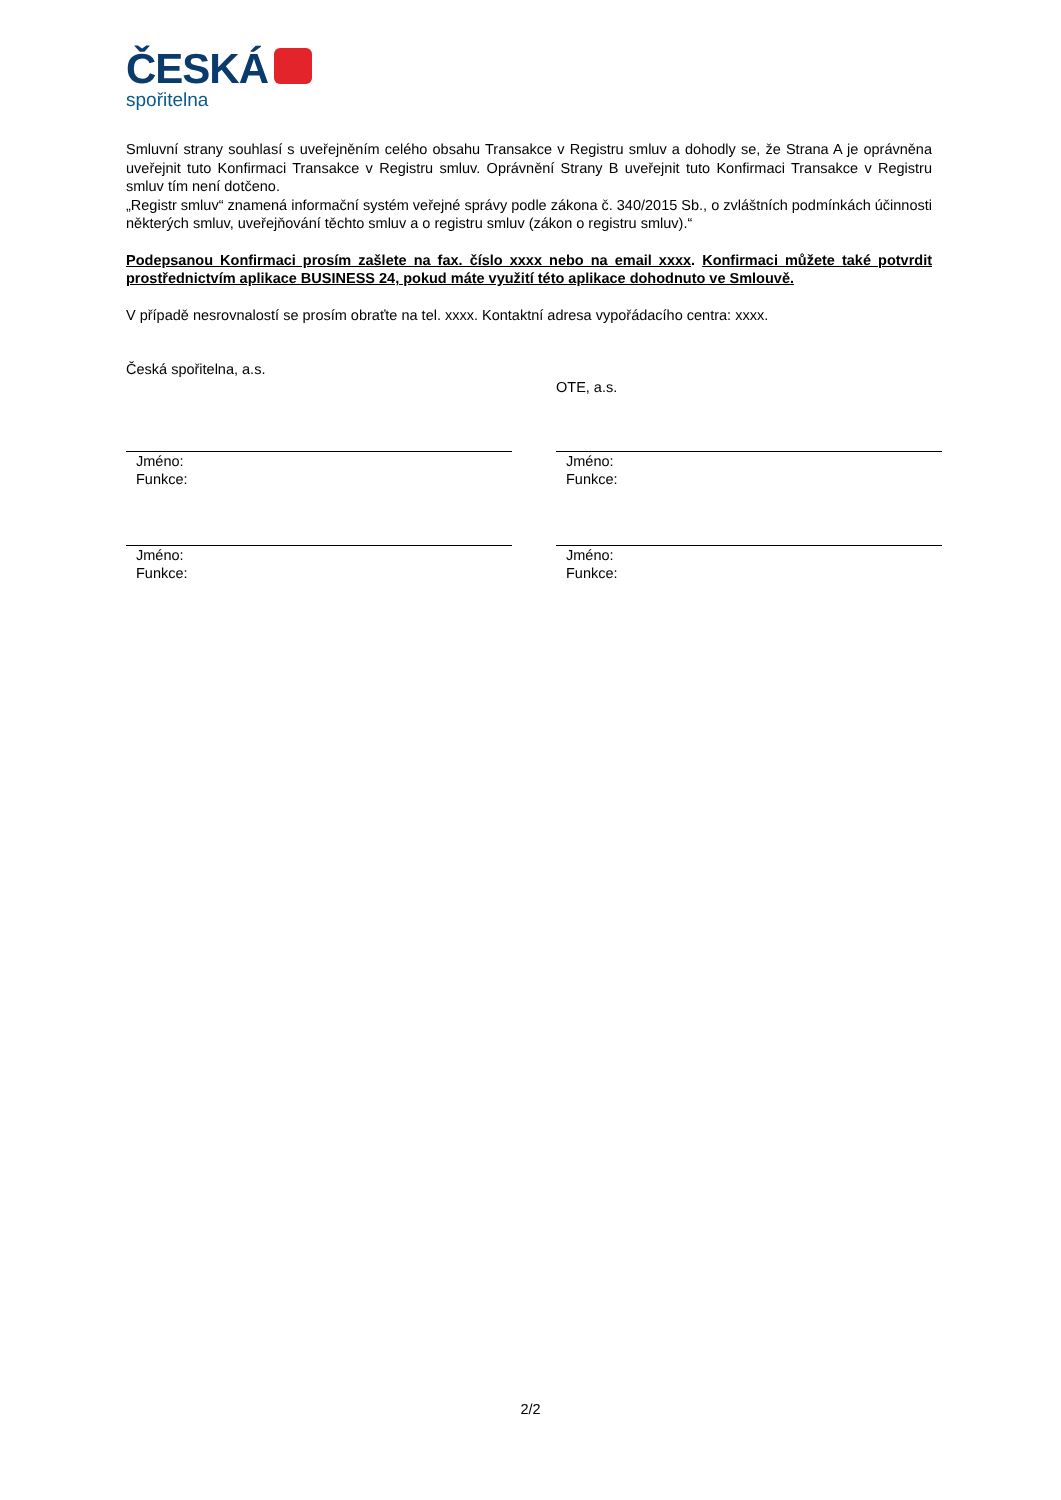ČESKÁ
spořitelna
Smluvní strany souhlasí s uveřejněním celého obsahu Transakce v Registru smluv a dohodly se, že Strana A je oprávněna uveřejnit tuto Konfirmaci Transakce v Registru smluv. Oprávnění Strany B uveřejnit tuto Konfirmaci Transakce v Registru smluv tím není dotčeno.
„Registr smluv“ znamená informační systém veřejné správy podle zákona č. 340/2015 Sb., o zvláštních podmínkách účinnosti některých smluv, uveřejňování těchto smluv a o registru smluv (zákon o registru smluv).“
Podepsanou Konfirmaci prosím zašlete na fax. číslo xxxx nebo na email xxxx. Konfirmaci můžete také potvrdit prostřednictvím aplikace BUSINESS 24, pokud máte využití této aplikace dohodnuto ve Smlouvě.
V případě nesrovnalostí se prosím obraťte na tel. xxxx. Kontaktní adresa vypořádacího centra: xxxx.
Česká spořitelna, a.s.
OTE, a.s.
Jméno:
Funkce:
Jméno:
Funkce:
Jméno:
Funkce:
Jméno:
Funkce:
2/2